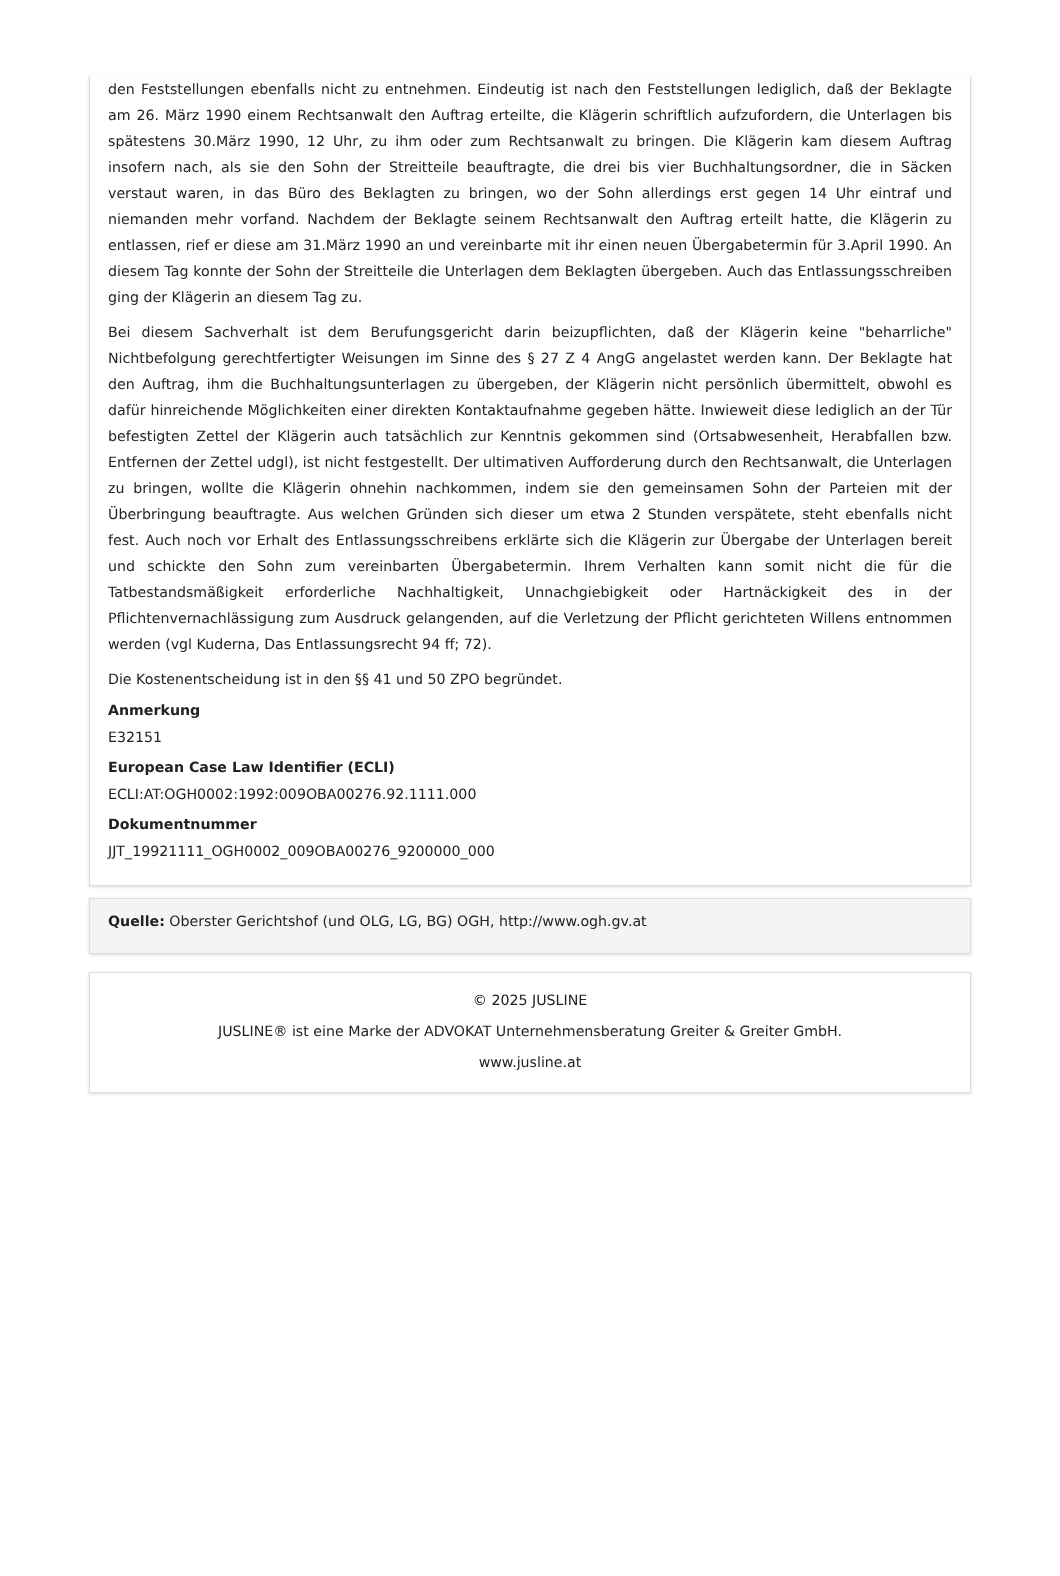den Feststellungen ebenfalls nicht zu entnehmen. Eindeutig ist nach den Feststellungen lediglich, daß der Beklagte am 26. März 1990 einem Rechtsanwalt den Auftrag erteilte, die Klägerin schriftlich aufzufordern, die Unterlagen bis spätestens 30.März 1990, 12 Uhr, zu ihm oder zum Rechtsanwalt zu bringen. Die Klägerin kam diesem Auftrag insofern nach, als sie den Sohn der Streitteile beauftragte, die drei bis vier Buchhaltungsordner, die in Säcken verstaut waren, in das Büro des Beklagten zu bringen, wo der Sohn allerdings erst gegen 14 Uhr eintraf und niemanden mehr vorfand. Nachdem der Beklagte seinem Rechtsanwalt den Auftrag erteilt hatte, die Klägerin zu entlassen, rief er diese am 31.März 1990 an und vereinbarte mit ihr einen neuen Übergabetermin für 3.April 1990. An diesem Tag konnte der Sohn der Streitteile die Unterlagen dem Beklagten übergeben. Auch das Entlassungsschreiben ging der Klägerin an diesem Tag zu.
Bei diesem Sachverhalt ist dem Berufungsgericht darin beizupflichten, daß der Klägerin keine "beharrliche" Nichtbefolgung gerechtfertigter Weisungen im Sinne des § 27 Z 4 AngG angelastet werden kann. Der Beklagte hat den Auftrag, ihm die Buchhaltungsunterlagen zu übergeben, der Klägerin nicht persönlich übermittelt, obwohl es dafür hinreichende Möglichkeiten einer direkten Kontaktaufnahme gegeben hätte. Inwieweit diese lediglich an der Tür befestigten Zettel der Klägerin auch tatsächlich zur Kenntnis gekommen sind (Ortsabwesenheit, Herabfallen bzw. Entfernen der Zettel udgl), ist nicht festgestellt. Der ultimativen Aufforderung durch den Rechtsanwalt, die Unterlagen zu bringen, wollte die Klägerin ohnehin nachkommen, indem sie den gemeinsamen Sohn der Parteien mit der Überbringung beauftragte. Aus welchen Gründen sich dieser um etwa 2 Stunden verspätete, steht ebenfalls nicht fest. Auch noch vor Erhalt des Entlassungsschreibens erklärte sich die Klägerin zur Übergabe der Unterlagen bereit und schickte den Sohn zum vereinbarten Übergabetermin. Ihrem Verhalten kann somit nicht die für die Tatbestandsmäßigkeit erforderliche Nachhaltigkeit, Unnachgiebigkeit oder Hartnäckigkeit des in der Pflichtenvernachlässigung zum Ausdruck gelangenden, auf die Verletzung der Pflicht gerichteten Willens entnommen werden (vgl Kuderna, Das Entlassungsrecht 94 ff; 72).
Die Kostenentscheidung ist in den §§ 41 und 50 ZPO begründet.
Anmerkung
E32151
European Case Law Identifier (ECLI)
ECLI:AT:OGH0002:1992:009OBA00276.92.1111.000
Dokumentnummer
JJT_19921111_OGH0002_009OBA00276_9200000_000
Quelle: Oberster Gerichtshof (und OLG, LG, BG) OGH, http://www.ogh.gv.at
© 2025 JUSLINE
JUSLINE® ist eine Marke der ADVOKAT Unternehmensberatung Greiter & Greiter GmbH.
www.jusline.at